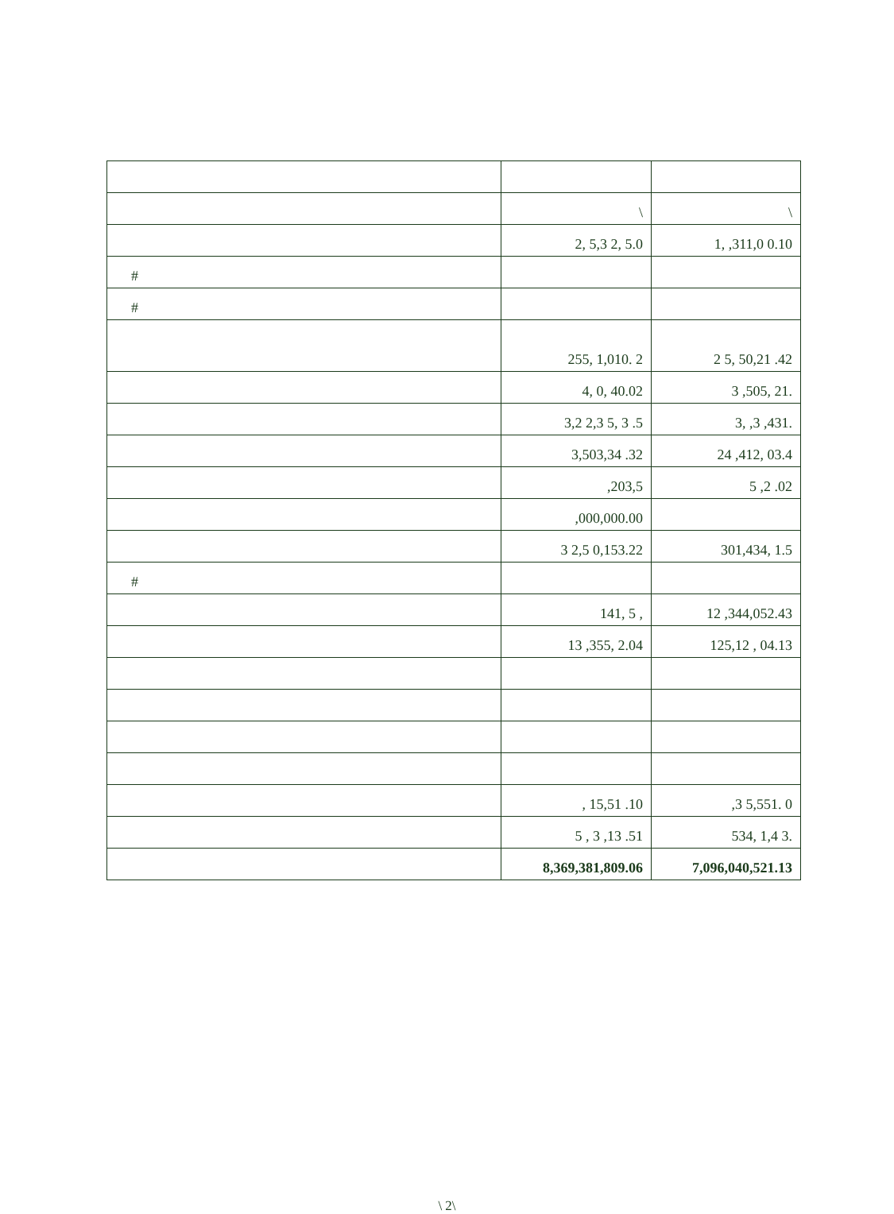| | \ | \ |
| | 2, 5,3 2, 5.0 | 1, ,311,0 0.10 |
| # | | |
| # | | |
| | 255, 1,010. 2 | 2 5, 50,21 .42 |
| | 4, 0, 40.02 | 3 ,505, 21. |
| | 3,2 2,3 5, 3 .5 | 3, ,3 ,431. |
| | 3,503,34 .32 | 24 ,412, 03.4 |
| | ,203,5 | 5 ,2 .02 |
| | ,000,000.00 | |
| | 3 2,5 0,153.22 | 301,434, 1.5 |
| # | | |
| | 141, 5 , | 12 ,344,052.43 |
| | 13 ,355, 2.04 | 125,12 , 04.13 |
| | , 15,51 .10 | ,3 5,551. 0 |
| | 5 , 3 ,13 .51 | 534, 1,4 3. |
| | 8,369,381,809.06 | 7,096,040,521.13 |
\ 2\